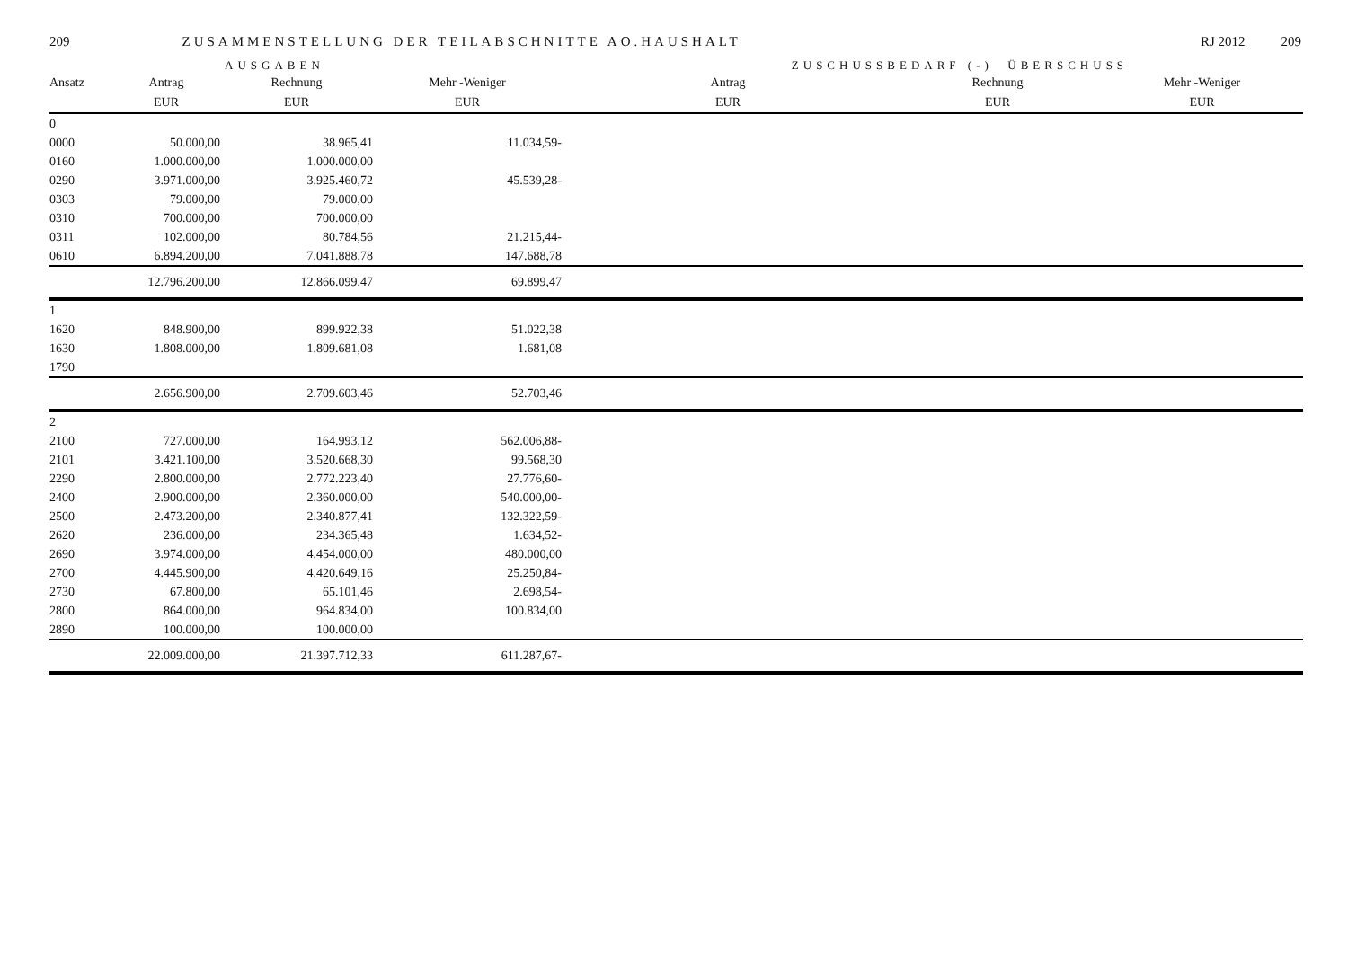209 ZUSAMMENSTELLUNG DER TEILABSCHNITTE AO.HAUSHALT RJ 2012 209
AUSGABEN ZUSCHUSSBEDARF (-) ÜBERSCHUSS
| Ansatz | Antrag | Rechnung | Mehr -Weniger | Antrag | Rechnung | Mehr -Weniger |
| --- | --- | --- | --- | --- | --- | --- |
| | EUR | EUR | EUR | EUR | EUR | EUR |
| 0 | | | | | | |
| 0000 | 50.000,00 | 38.965,41 | 11.034,59- | | | |
| 0160 | 1.000.000,00 | 1.000.000,00 | | | | |
| 0290 | 3.971.000,00 | 3.925.460,72 | 45.539,28- | | | |
| 0303 | 79.000,00 | 79.000,00 | | | | |
| 0310 | 700.000,00 | 700.000,00 | | | | |
| 0311 | 102.000,00 | 80.784,56 | 21.215,44- | | | |
| 0610 | 6.894.200,00 | 7.041.888,78 | 147.688,78 | | | |
| | 12.796.200,00 | 12.866.099,47 | 69.899,47 | | | |
| 1 | | | | | | |
| 1620 | 848.900,00 | 899.922,38 | 51.022,38 | | | |
| 1630 | 1.808.000,00 | 1.809.681,08 | 1.681,08 | | | |
| 1790 | | | | | | |
| | 2.656.900,00 | 2.709.603,46 | 52.703,46 | | | |
| 2 | | | | | | |
| 2100 | 727.000,00 | 164.993,12 | 562.006,88- | | | |
| 2101 | 3.421.100,00 | 3.520.668,30 | 99.568,30 | | | |
| 2290 | 2.800.000,00 | 2.772.223,40 | 27.776,60- | | | |
| 2400 | 2.900.000,00 | 2.360.000,00 | 540.000,00- | | | |
| 2500 | 2.473.200,00 | 2.340.877,41 | 132.322,59- | | | |
| 2620 | 236.000,00 | 234.365,48 | 1.634,52- | | | |
| 2690 | 3.974.000,00 | 4.454.000,00 | 480.000,00 | | | |
| 2700 | 4.445.900,00 | 4.420.649,16 | 25.250,84- | | | |
| 2730 | 67.800,00 | 65.101,46 | 2.698,54- | | | |
| 2800 | 864.000,00 | 964.834,00 | 100.834,00 | | | |
| 2890 | 100.000,00 | 100.000,00 | | | | |
| | 22.009.000,00 | 21.397.712,33 | 611.287,67- | | | |